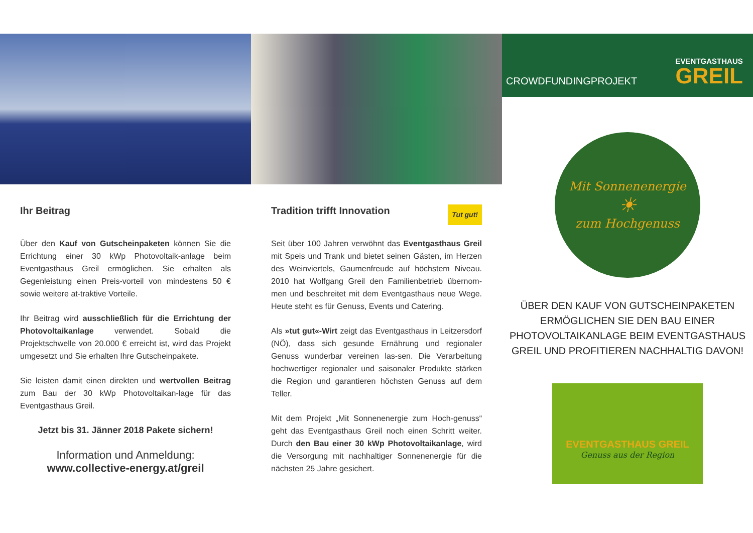Ihr Beitrag
Über den Kauf von Gutscheinpaketen können Sie die Errichtung einer 30 kWp Photovoltaik-anlage beim Eventgasthaus Greil ermöglichen. Sie erhalten als Gegenleistung einen Preis-vorteil von mindestens 50 € sowie weitere at-traktive Vorteile.
Ihr Beitrag wird ausschließlich für die Errichtung der Photovoltaikanlage verwendet. Sobald die Projektschwelle von 20.000 € erreicht ist, wird das Projekt umgesetzt und Sie erhalten Ihre Gutscheinpakete.
Sie leisten damit einen direkten und wertvollen Beitrag zum Bau der 30 kWp Photovoltaikan-lage für das Eventgasthaus Greil.
Jetzt bis 31. Jänner 2018 Pakete sichern!
Information und Anmeldung:
www.collective-energy.at/greil
Tradition trifft Innovation Tut gut!
Seit über 100 Jahren verwöhnt das Eventgasthaus Greil mit Speis und Trank und bietet seinen Gästen, im Herzen des Weinviertels, Gaumenfreude auf höchstem Niveau. 2010 hat Wolfgang Greil den Familienbetrieb übernom-men und beschreitet mit dem Eventgasthaus neue Wege. Heute steht es für Genuss, Events und Catering.
Als »tut gut«-Wirt zeigt das Eventgasthaus in Leitzersdorf (NÖ), dass sich gesunde Ernährung und regionaler Genuss wunderbar vereinen las-sen. Die Verarbeitung hochwertiger regionaler und saisonaler Produkte stärken die Region und garantieren höchsten Genuss auf dem Teller.
Mit dem Projekt „Mit Sonnenenergie zum Hoch-genuss“ geht das Eventgasthaus Greil noch einen Schritt weiter. Durch den Bau einer 30 kWp Photovoltaikanlage, wird die Versorgung mit nachhaltiger Sonnenenergie für die nächsten 25 Jahre gesichert.
CROWDFUNDINGPROJEKT
EVENTGASTHAUS
GREIL
Mit Sonnenenergie
☀
zum Hochgenuss
ÜBER DEN KAUF VON GUTSCHEINPAKETEN ERMÖGLICHEN SIE DEN BAU EINER PHOTOVOLTAIKANLAGE BEIM EVENTGASTHAUS GREIL UND PROFITIEREN NACHHALTIG DAVON!
EVENTGASTHAUS GREIL
Genuss aus der Region